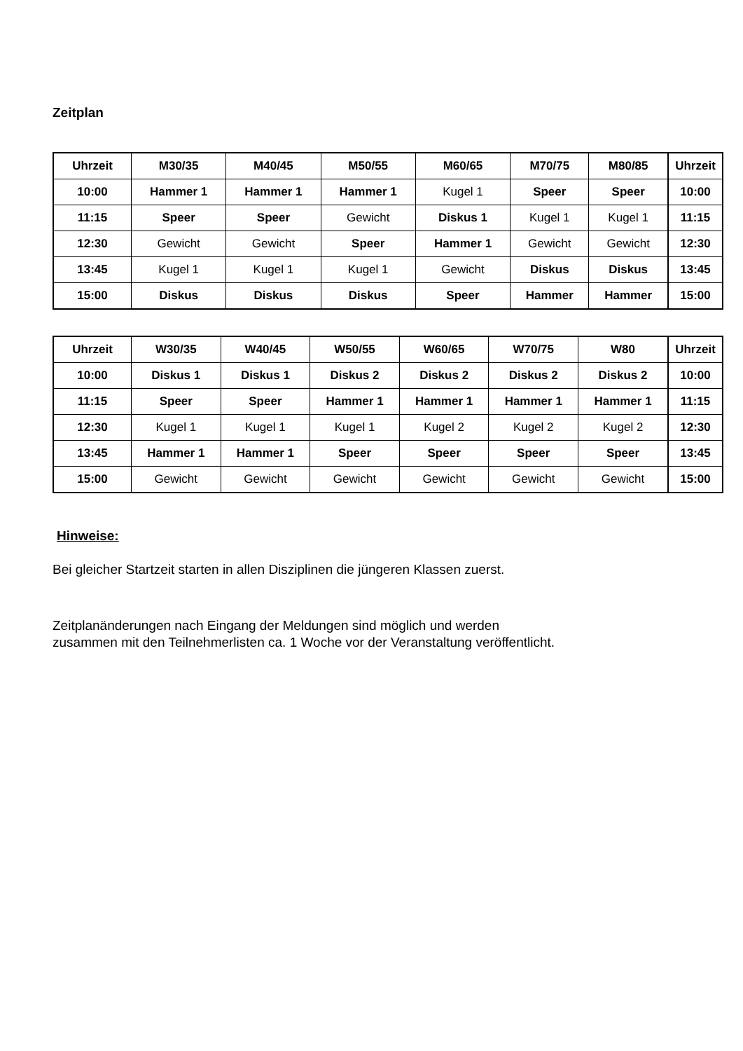Zeitplan
| Uhrzeit | M30/35 | M40/45 | M50/55 | M60/65 | M70/75 | M80/85 | Uhrzeit |
| --- | --- | --- | --- | --- | --- | --- | --- |
| 10:00 | Hammer 1 | Hammer 1 | Hammer 1 | Kugel 1 | Speer | Speer | 10:00 |
| 11:15 | Speer | Speer | Gewicht | Diskus 1 | Kugel 1 | Kugel 1 | 11:15 |
| 12:30 | Gewicht | Gewicht | Speer | Hammer 1 | Gewicht | Gewicht | 12:30 |
| 13:45 | Kugel 1 | Kugel 1 | Kugel 1 | Gewicht | Diskus | Diskus | 13:45 |
| 15:00 | Diskus | Diskus | Diskus | Speer | Hammer | Hammer | 15:00 |
| Uhrzeit | W30/35 | W40/45 | W50/55 | W60/65 | W70/75 | W80 | Uhrzeit |
| --- | --- | --- | --- | --- | --- | --- | --- |
| 10:00 | Diskus 1 | Diskus 1 | Diskus 2 | Diskus 2 | Diskus 2 | Diskus 2 | 10:00 |
| 11:15 | Speer | Speer | Hammer 1 | Hammer 1 | Hammer 1 | Hammer 1 | 11:15 |
| 12:30 | Kugel 1 | Kugel 1 | Kugel 1 | Kugel 2 | Kugel 2 | Kugel 2 | 12:30 |
| 13:45 | Hammer 1 | Hammer 1 | Speer | Speer | Speer | Speer | 13:45 |
| 15:00 | Gewicht | Gewicht | Gewicht | Gewicht | Gewicht | Gewicht | 15:00 |
Hinweise:
Bei gleicher Startzeit starten in allen Disziplinen die jüngeren Klassen zuerst.
Zeitplanänderungen nach Eingang der Meldungen sind möglich und werden
zusammen mit den Teilnehmerlisten ca. 1 Woche vor der Veranstaltung veröffentlicht.